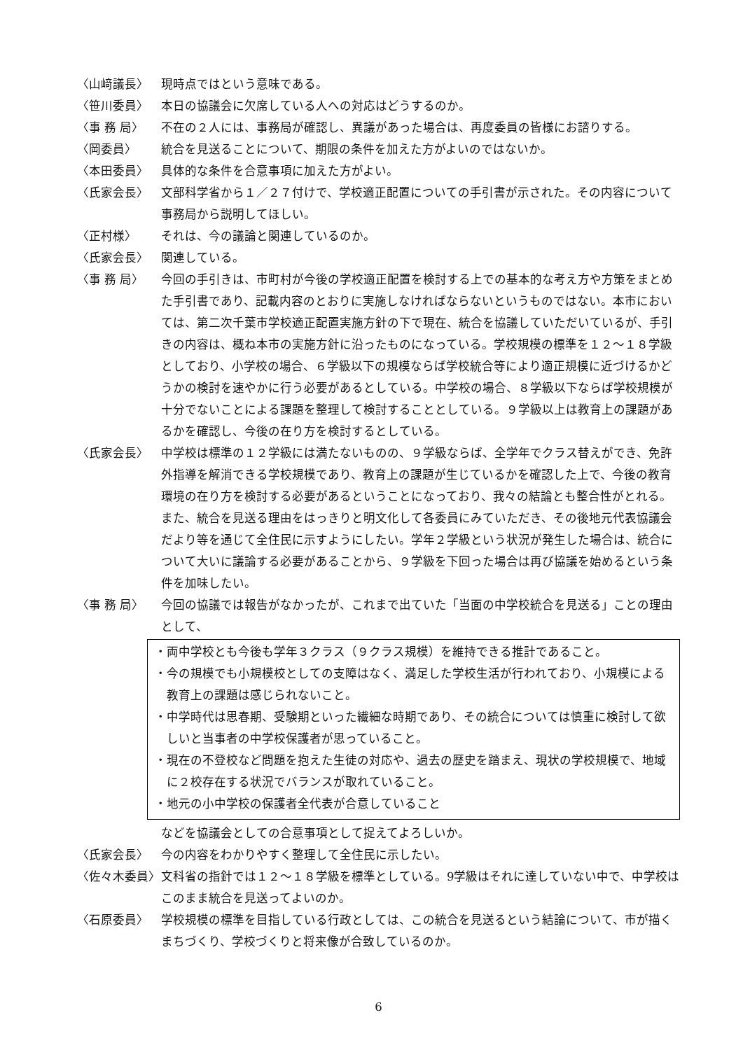〈山﨑議長〉 現時点ではという意味である。
〈笹川委員〉 本日の協議会に欠席している人への対応はどうするのか。
〈事 務 局〉 不在の２人には、事務局が確認し、異議があった場合は、再度委員の皆様にお諮りする。
〈岡委員〉 統合を見送ることについて、期限の条件を加えた方がよいのではないか。
〈本田委員〉 具体的な条件を合意事項に加えた方がよい。
〈氏家会長〉 文部科学省から１／２７付けで、学校適正配置についての手引書が示された。その内容について事務局から説明してほしい。
〈正村様〉 それは、今の議論と関連しているのか。
〈氏家会長〉 関連している。
〈事 務 局〉 今回の手引きは、市町村が今後の学校適正配置を検討する上での基本的な考え方や方策をまとめた手引書であり、記載内容のとおりに実施しなければならないというものではない。本市においては、第二次千葉市学校適正配置実施方針の下で現在、統合を協議していただいているが、手引きの内容は、概ね本市の実施方針に沿ったものになっている。学校規模の標準を１２～１８学級としており、小学校の場合、６学級以下の規模ならば学校統合等により適正規模に近づけるかどうかの検討を速やかに行う必要があるとしている。中学校の場合、８学級以下ならば学校規模が十分でないことによる課題を整理して検討することとしている。９学級以上は教育上の課題があるかを確認し、今後の在り方を検討するとしている。
〈氏家会長〉 中学校は標準の１２学級には満たないものの、９学級ならば、全学年でクラス替えができ、免許外指導を解消できる学校規模であり、教育上の課題が生じているかを確認した上で、今後の教育環境の在り方を検討する必要があるということになっており、我々の結論とも整合性がとれる。また、統合を見送る理由をはっきりと明文化して各委員にみていただき、その後地元代表協議会だより等を通じて全住民に示すようにしたい。学年２学級という状況が発生した場合は、統合について大いに議論する必要があることから、９学級を下回った場合は再び協議を始めるという条件を加味したい。
〈事 務 局〉 今回の協議では報告がなかったが、これまで出ていた「当面の中学校統合を見送る」ことの理由として、
・両中学校とも今後も学年３クラス（９クラス規模）を維持できる推計であること。
・今の規模でも小規模校としての支障はなく、満足した学校生活が行われており、小規模による教育上の課題は感じられないこと。
・中学時代は思春期、受験期といった繊細な時期であり、その統合については慎重に検討して欲しいと当事者の中学校保護者が思っていること。
・現在の不登校など問題を抱えた生徒の対応や、過去の歴史を踏まえ、現状の学校規模で、地域に２校存在する状況でバランスが取れていること。
・地元の小中学校の保護者全代表が合意していること
などを協議会としての合意事項として捉えてよろしいか。
〈氏家会長〉 今の内容をわかりやすく整理して全住民に示したい。
〈佐々木委員〉 文科省の指針では１２～１８学級を標準としている。9学級はそれに達していない中で、中学校はこのまま統合を見送ってよいのか。
〈石原委員〉 学校規模の標準を目指している行政としては、この統合を見送るという結論について、市が描くまちづくり、学校づくりと将来像が合致しているのか。
6